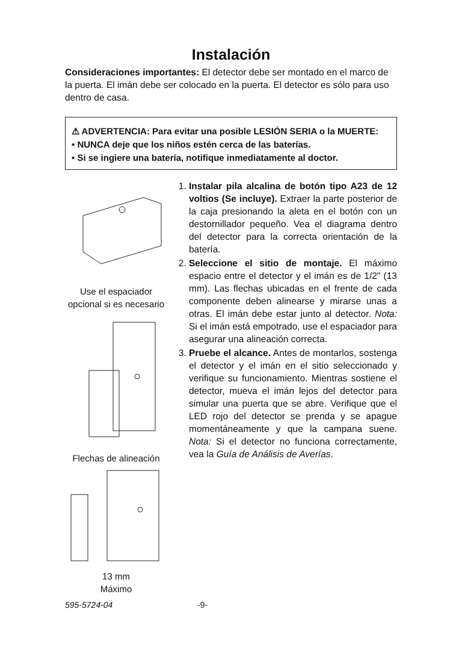Instalación
Consideraciones importantes: El detector debe ser montado en el marco de la puerta. El imán debe ser colocado en la puerta. El detector es sólo para uso dentro de casa.
⚠ ADVERTENCIA: Para evitar una posible LESIÓN SERIA o la MUERTE:
• NUNCA deje que los niños estén cerca de las baterías.
• Si se ingiere una batería, notifique inmediatamente al doctor.
Use el espaciador opcional si es necesario
Flechas de alineación
13 mm
Máximo
1. Instalar pila alcalina de botón tipo A23 de 12 voltios (Se incluye). Extraer la parte posterior de la caja presionando la aleta en el botón con un destornillador pequeño. Vea el diagrama dentro del detector para la correcta orientación de la batería.
2. Seleccione el sitio de montaje. El máximo espacio entre el detector y el imán es de 1/2" (13 mm). Las flechas ubicadas en el frente de cada componente deben alinearse y mirarse unas a otras. El imán debe estar junto al detector. Nota: Si el imán está empotrado, use el espaciador para asegurar una alineación correcta.
3. Pruebe el alcance. Antes de montarlos, sostenga el detector y el imán en el sitio seleccionado y verifique su funcionamiento. Mientras sostiene el detector, mueva el imán lejos del detector para simular una puerta que se abre. Verifique que el LED rojo del detector se prenda y se apague momentáneamente y que la campana suene. Nota: Si el detector no funciona correctamente, vea la Guía de Análisis de Averías.
595-5724-04 -9-